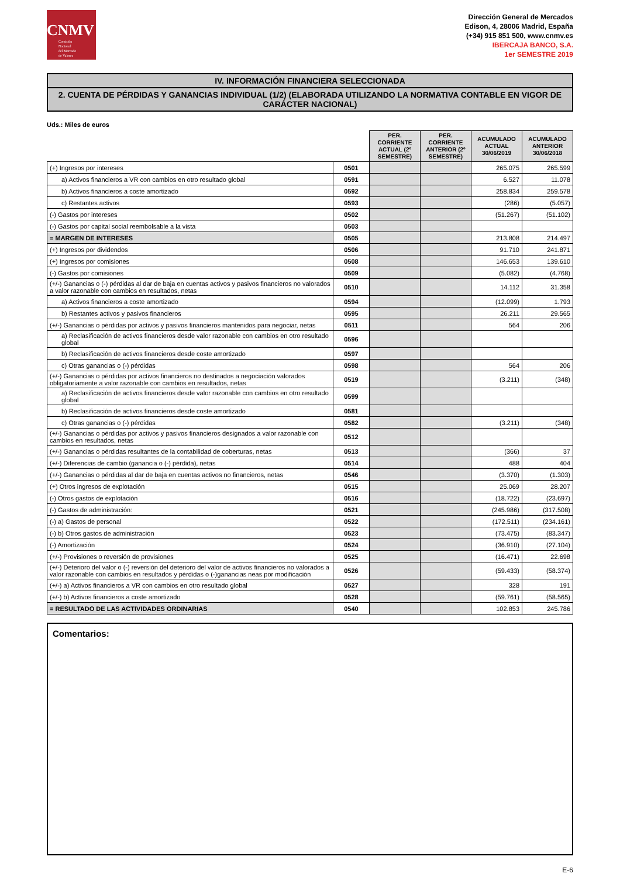CNMV
Comisión
Nacional
del Mercado
de Valores
Dirección General de Mercados
Edison, 4, 28006 Madrid, España
(+34) 915 851 500, www.cnmv.es
IBERCAJA BANCO, S.A.
1er SEMESTRE 2019
IV. INFORMACIÓN FINANCIERA SELECCIONADA
2. CUENTA DE PÉRDIDAS Y GANANCIAS INDIVIDUAL (1/2) (ELABORADA UTILIZANDO LA NORMATIVA CONTABLE EN VIGOR DE CARÁCTER NACIONAL)
Uds.: Miles de euros
| | | PER. CORRIENTE ACTUAL (2º SEMESTRE) | PER. CORRIENTE ANTERIOR (2º SEMESTRE) | ACUMULADO ACTUAL 30/06/2019 | ACUMULADO ANTERIOR 30/06/2018 |
| --- | --- | --- | --- | --- | --- |
| (+) Ingresos por intereses | 0501 | | | 265.075 | 265.599 |
| a) Activos financieros a VR con cambios en otro resultado global | 0591 | | | 6.527 | 11.078 |
| b) Activos financieros a coste amortizado | 0592 | | | 258.834 | 259.578 |
| c) Restantes activos | 0593 | | | (286) | (5.057) |
| (-) Gastos por intereses | 0502 | | | (51.267) | (51.102) |
| (-) Gastos por capital social reembolsable a la vista | 0503 | | | | |
| = MARGEN DE INTERESES | 0505 | | | 213.808 | 214.497 |
| (+) Ingresos por dividendos | 0506 | | | 91.710 | 241.871 |
| (+) Ingresos por comisiones | 0508 | | | 146.653 | 139.610 |
| (-) Gastos por comisiones | 0509 | | | (5.082) | (4.768) |
| (+/-) Ganancias o (-) pérdidas al dar de baja en cuentas activos y pasivos financieros no valorados a valor razonable con cambios en resultados, netas | 0510 | | | 14.112 | 31.358 |
| a) Activos financieros a coste amortizado | 0594 | | | (12.099) | 1.793 |
| b) Restantes activos y pasivos financieros | 0595 | | | 26.211 | 29.565 |
| (+/-) Ganancias o pérdidas por activos y pasivos financieros mantenidos para negociar, netas | 0511 | | | 564 | 206 |
| a) Reclasificación de activos financieros desde valor razonable con cambios en otro resultado global | 0596 | | | | |
| b) Reclasificación de activos financieros desde coste amortizado | 0597 | | | | |
| c) Otras ganancias o (-) pérdidas | 0598 | | | 564 | 206 |
| (+/-) Ganancias o pérdidas por activos financieros no destinados a negociación valorados obligatoriamente a valor razonable con cambios en resultados, netas | 0519 | | | (3.211) | (348) |
| a) Reclasificación de activos financieros desde valor razonable con cambios en otro resultado global | 0599 | | | | |
| b) Reclasificación de activos financieros desde coste amortizado | 0581 | | | | |
| c) Otras ganancias o (-) pérdidas | 0582 | | | (3.211) | (348) |
| (+/-) Ganancias o pérdidas por activos y pasivos financieros designados a valor razonable con cambios en resultados, netas | 0512 | | | | |
| (+/-) Ganancias o pérdidas resultantes de la contabilidad de coberturas, netas | 0513 | | | (366) | 37 |
| (+/-) Diferencias de cambio (ganancia o (-) pérdida), netas | 0514 | | | 488 | 404 |
| (+/-) Ganancias o pérdidas al dar de baja en cuentas activos no financieros, netas | 0546 | | | (3.370) | (1.303) |
| (+) Otros ingresos de explotación | 0515 | | | 25.069 | 28.207 |
| (-) Otros gastos de explotación | 0516 | | | (18.722) | (23.697) |
| (-) Gastos de administración: | 0521 | | | (245.986) | (317.508) |
| (-) a) Gastos de personal | 0522 | | | (172.511) | (234.161) |
| (-) b) Otros gastos de administración | 0523 | | | (73.475) | (83.347) |
| (-) Amortización | 0524 | | | (36.910) | (27.104) |
| (+/-) Provisiones o reversión de provisiones | 0525 | | | (16.471) | 22.698 |
| (+/-) Deterioro del valor o (-) reversión del deterioro del valor de activos financieros no valorados a valor razonable con cambios en resultados y pérdidas o (-)ganancias neas por modificación | 0526 | | | (59.433) | (58.374) |
| (+/-) a) Activos financieros a VR con cambios en otro resultado global | 0527 | | | 328 | 191 |
| (+/-) b) Activos financieros a coste amortizado | 0528 | | | (59.761) | (58.565) |
| = RESULTADO DE LAS ACTIVIDADES ORDINARIAS | 0540 | | | 102.853 | 245.786 |
Comentarios:
E-6